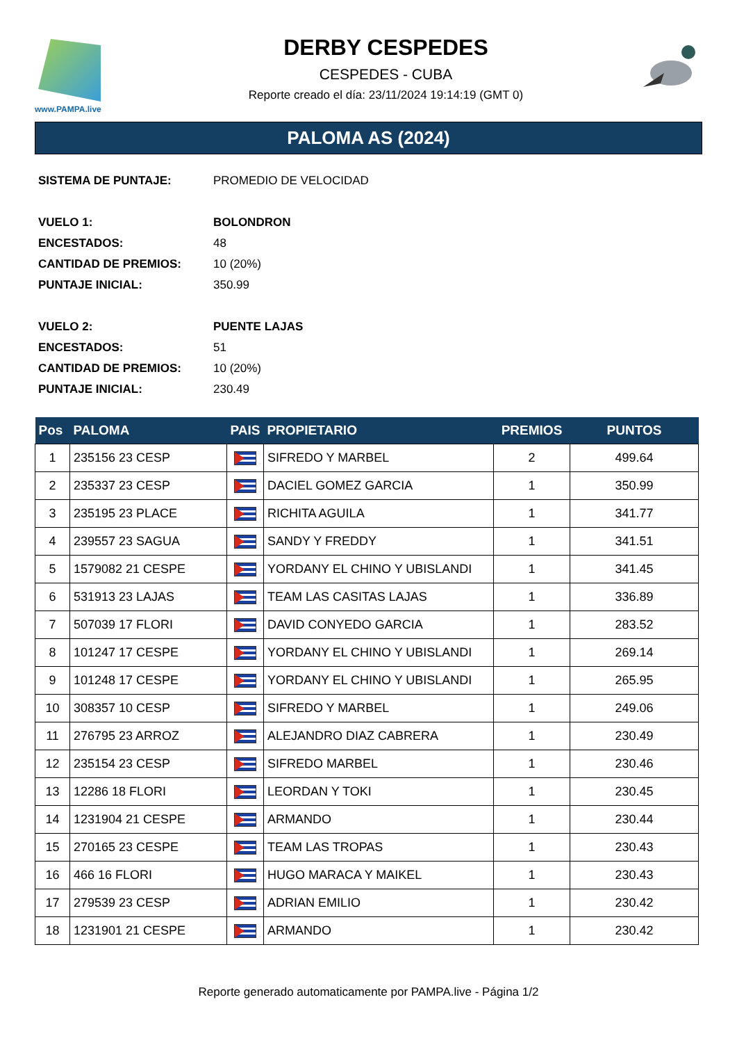www.PAMPA.live
DERBY CESPEDES
CESPEDES - CUBA
Reporte creado el día: 23/11/2024 19:14:19 (GMT 0)
PALOMA AS (2024)
SISTEMA DE PUNTAJE: PROMEDIO DE VELOCIDAD
VUELO 1: BOLONDRON
ENCESTADOS: 48
CANTIDAD DE PREMIOS: 10 (20%)
PUNTAJE INICIAL: 350.99
VUELO 2: PUENTE LAJAS
ENCESTADOS: 51
CANTIDAD DE PREMIOS: 10 (20%)
PUNTAJE INICIAL: 230.49
| Pos | PALOMA | PAIS | PROPIETARIO | PREMIOS | PUNTOS |
| --- | --- | --- | --- | --- | --- |
| 1 | 235156 23 CESP | | SIFREDO Y MARBEL | 2 | 499.64 |
| 2 | 235337 23 CESP | | DACIEL GOMEZ GARCIA | 1 | 350.99 |
| 3 | 235195 23 PLACE | | RICHITA AGUILA | 1 | 341.77 |
| 4 | 239557 23 SAGUA | | SANDY Y FREDDY | 1 | 341.51 |
| 5 | 1579082 21 CESPE | | YORDANY EL CHINO Y UBISLANDI | 1 | 341.45 |
| 6 | 531913 23 LAJAS | | TEAM LAS CASITAS LAJAS | 1 | 336.89 |
| 7 | 507039 17 FLORI | | DAVID CONYEDO GARCIA | 1 | 283.52 |
| 8 | 101247 17 CESPE | | YORDANY EL CHINO Y UBISLANDI | 1 | 269.14 |
| 9 | 101248 17 CESPE | | YORDANY EL CHINO Y UBISLANDI | 1 | 265.95 |
| 10 | 308357 10 CESP | | SIFREDO Y MARBEL | 1 | 249.06 |
| 11 | 276795 23 ARROZ | | ALEJANDRO DIAZ CABRERA | 1 | 230.49 |
| 12 | 235154 23 CESP | | SIFREDO MARBEL | 1 | 230.46 |
| 13 | 12286 18 FLORI | | LEORDAN Y TOKI | 1 | 230.45 |
| 14 | 1231904 21 CESPE | | ARMANDO | 1 | 230.44 |
| 15 | 270165 23 CESPE | | TEAM LAS TROPAS | 1 | 230.43 |
| 16 | 466 16 FLORI | | HUGO MARACA Y MAIKEL | 1 | 230.43 |
| 17 | 279539 23 CESP | | ADRIAN EMILIO | 1 | 230.42 |
| 18 | 1231901 21 CESPE | | ARMANDO | 1 | 230.42 |
Reporte generado automaticamente por PAMPA.live - Página 1/2